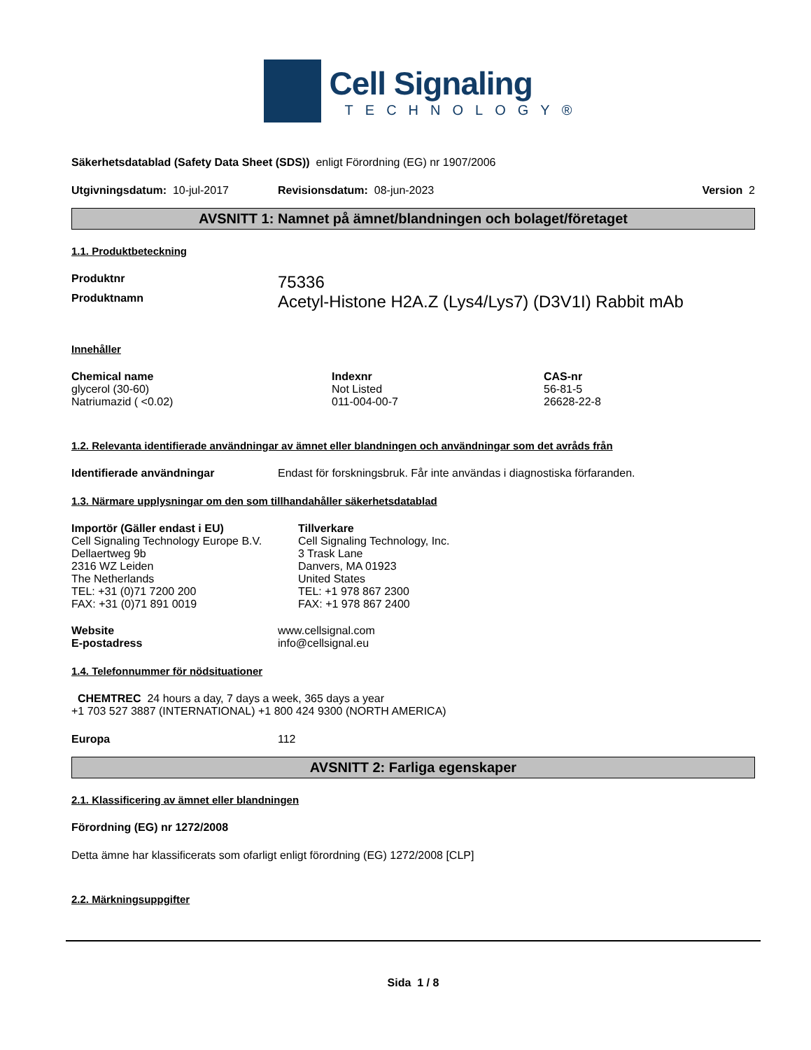Cell Signaling
TECHNOLOGY®
Säkerhetsdatablad (Safety Data Sheet (SDS)) enligt Förordning (EG) nr 1907/2006
Utgivningsdatum: 10-jul-2017 Revisionsdatum: 08-jun-2023 Version 2
AVSNITT 1: Namnet på ämnet/blandningen och bolaget/företaget
1.1. Produktbeteckning
| Produktnr | 75336 |
| Produktnamn | Acetyl-Histone H2A.Z (Lys4/Lys7) (D3V1I) Rabbit mAb |
Innehåller
| Chemical name | Indexnr | CAS-nr |
| --- | --- | --- |
| glycerol (30-60) | Not Listed | 56-81-5 |
| Natriumazid ( <0.02) | 011-004-00-7 | 26628-22-8 |
1.2. Relevanta identifierade användningar av ämnet eller blandningen och användningar som det avråds från
| Identifierade användningar | Endast för forskningsbruk. Får inte användas i diagnostiska förfaranden. |
1.3. Närmare upplysningar om den som tillhandahåller säkerhetsdatablad
Importör (Gäller endast i EU)
Cell Signaling Technology Europe B.V.
Dellaertweg 9b
2316 WZ Leiden
The Netherlands
TEL: +31 (0)71 7200 200
FAX: +31 (0)71 891 0019
Tillverkare
Cell Signaling Technology, Inc.
3 Trask Lane
Danvers, MA 01923
United States
TEL: +1 978 867 2300
FAX: +1 978 867 2400
| Website | www.cellsignal.com |
| E-postadress | info@cellsignal.eu |
1.4. Telefonnummer för nödsituationer
CHEMTREC 24 hours a day, 7 days a week, 365 days a year
+1 703 527 3887 (INTERNATIONAL) +1 800 424 9300 (NORTH AMERICA)
| Europa | 112 |
AVSNITT 2: Farliga egenskaper
2.1. Klassificering av ämnet eller blandningen
Förordning (EG) nr 1272/2008
Detta ämne har klassificerats som ofarligt enligt förordning (EG) 1272/2008 [CLP]
2.2. Märkningsuppgifter
Sida 1 / 8